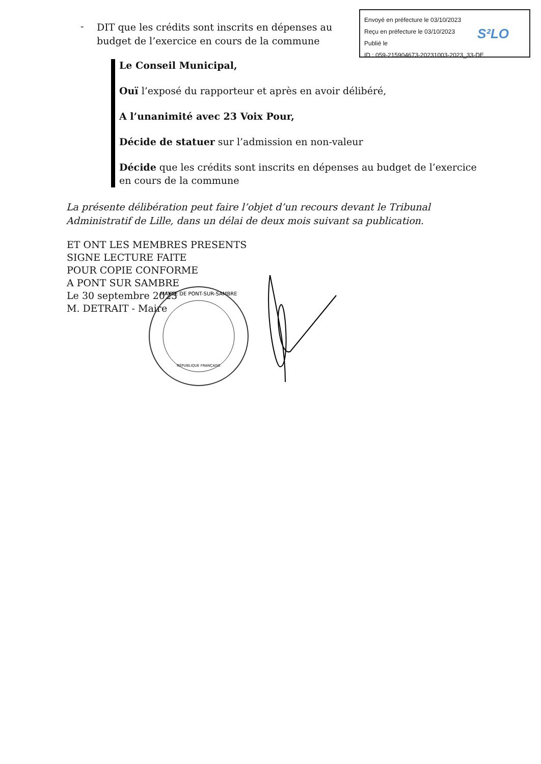Envoyé en préfecture le 03/10/2023
Reçu en préfecture le 03/10/2023
Publié le
ID : 059-215904673-20231003-2023_33-DE
S²LO
-
DIT que les crédits sont inscrits en dépenses au budget de l’exercice en cours de la commune
Le Conseil Municipal,
Ouï l’exposé du rapporteur et après en avoir délibéré,
A l’unanimité avec 23 Voix Pour,
Décide de statuer sur l’admission en non-valeur
Décide que les crédits sont inscrits en dépenses au budget de l’exercice en cours de la commune
La présente délibération peut faire l’objet d’un recours devant le Tribunal Administratif de Lille, dans un délai de deux mois suivant sa publication.
ET ONT LES MEMBRES PRESENTS
SIGNE LECTURE FAITE
POUR COPIE CONFORME
A PONT SUR SAMBRE
Le 30 septembre 2023
M. DETRAIT - Maire
MAIRIE DE PONT-SUR-SAMBRE
RÉPUBLIQUE FRANÇAISE